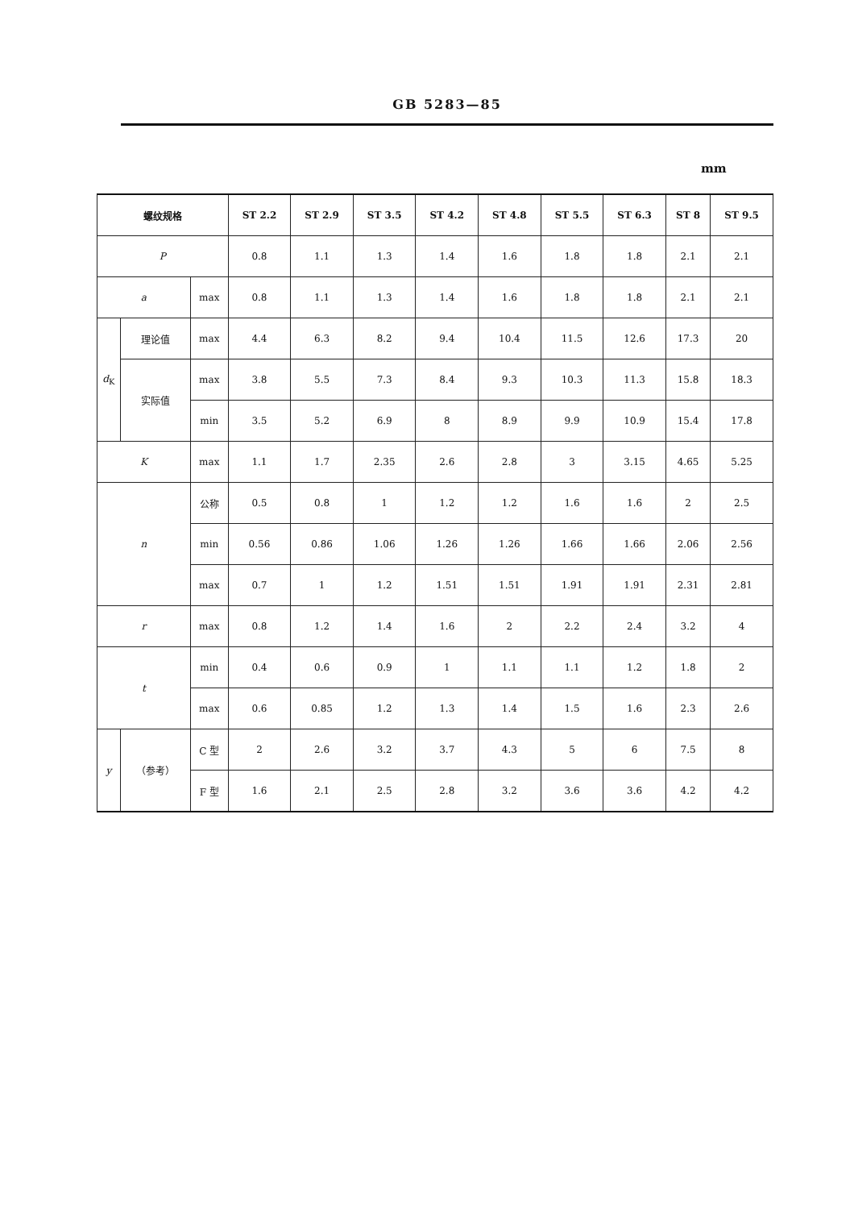GB 5283—85
mm
| 螺纹规格 | | | ST 2.2 | ST 2.9 | ST 3.5 | ST 4.2 | ST 4.8 | ST 5.5 | ST 6.3 | ST 8 | ST 9.5 |
| --- | --- | --- | --- | --- | --- | --- | --- | --- | --- | --- | --- |
| P | | | 0.8 | 1.1 | 1.3 | 1.4 | 1.6 | 1.8 | 1.8 | 2.1 | 2.1 |
| a | | max | 0.8 | 1.1 | 1.3 | 1.4 | 1.6 | 1.8 | 1.8 | 2.1 | 2.1 |
| d<sub>K</sub> | 理论值 | max | 4.4 | 6.3 | 8.2 | 9.4 | 10.4 | 11.5 | 12.6 | 17.3 | 20 |
| | 实际值 | max | 3.8 | 5.5 | 7.3 | 8.4 | 9.3 | 10.3 | 11.3 | 15.8 | 18.3 |
| | | min | 3.5 | 5.2 | 6.9 | 8 | 8.9 | 9.9 | 10.9 | 15.4 | 17.8 |
| K | | max | 1.1 | 1.7 | 2.35 | 2.6 | 2.8 | 3 | 3.15 | 4.65 | 5.25 |
| n | | 公称 | 0.5 | 0.8 | 1 | 1.2 | 1.2 | 1.6 | 1.6 | 2 | 2.5 |
| | | min | 0.56 | 0.86 | 1.06 | 1.26 | 1.26 | 1.66 | 1.66 | 2.06 | 2.56 |
| | | max | 0.7 | 1 | 1.2 | 1.51 | 1.51 | 1.91 | 1.91 | 2.31 | 2.81 |
| r | | max | 0.8 | 1.2 | 1.4 | 1.6 | 2 | 2.2 | 2.4 | 3.2 | 4 |
| t | | min | 0.4 | 0.6 | 0.9 | 1 | 1.1 | 1.1 | 1.2 | 1.8 | 2 |
| | | max | 0.6 | 0.85 | 1.2 | 1.3 | 1.4 | 1.5 | 1.6 | 2.3 | 2.6 |
| y | （参考） | C 型 | 2 | 2.6 | 3.2 | 3.7 | 4.3 | 5 | 6 | 7.5 | 8 |
| | | F 型 | 1.6 | 2.1 | 2.5 | 2.8 | 3.2 | 3.6 | 3.6 | 4.2 | 4.2 |